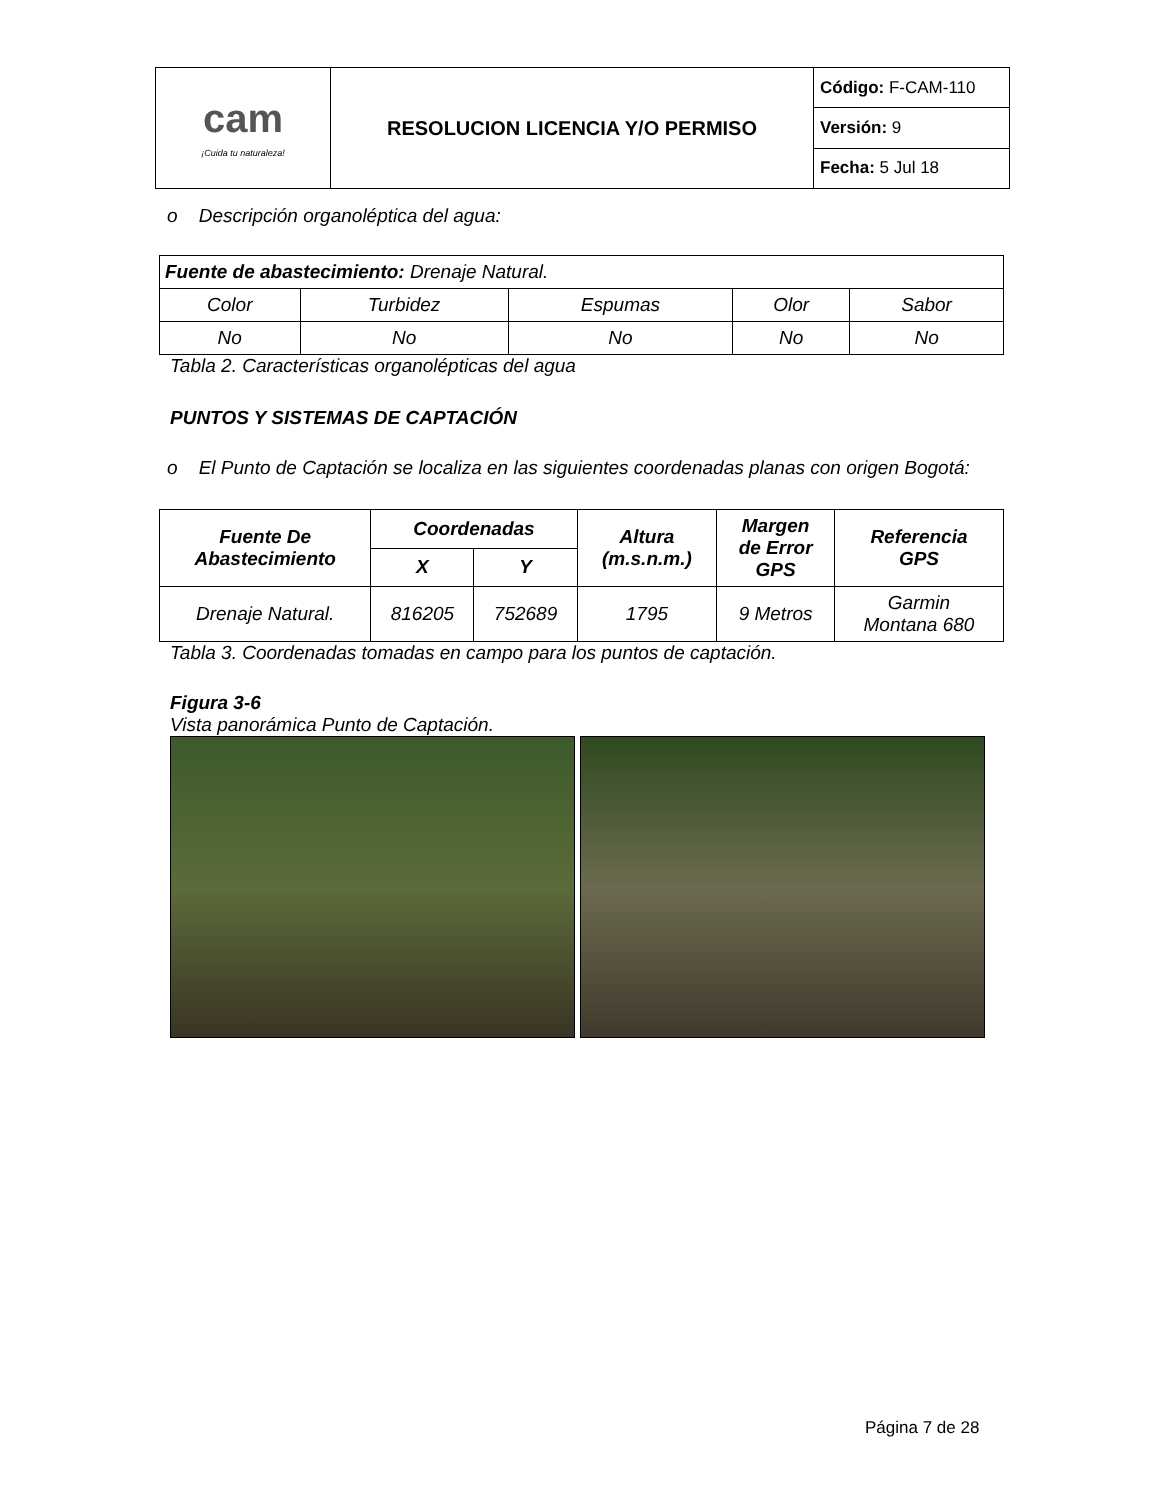| cam ¡Cuida tu naturaleza! | RESOLUCION LICENCIA Y/O PERMISO | Código: F-CAM-110 |
| | | Versión: 9 |
| | | Fecha: 5 Jul 18 |
o Descripción organoléptica del agua:
| Fuente de abastecimiento: Drenaje Natural. | | | | |
| Color | Turbidez | Espumas | Olor | Sabor |
| No | No | No | No | No |
Tabla 2. Características organolépticas del agua
PUNTOS Y SISTEMAS DE CAPTACIÓN
o El Punto de Captación se localiza en las siguientes coordenadas planas con origen Bogotá:
| Fuente De Abastecimiento | Coordenadas | | Altura (m.s.n.m.) | Margen de Error GPS | Referencia GPS |
| --- | --- | --- | --- | --- | --- |
| | X | Y | | | |
| Drenaje Natural. | 816205 | 752689 | 1795 | 9 Metros | Garmin Montana 680 |
Tabla 3. Coordenadas tomadas en campo para los puntos de captación.
Figura 3-6
Vista panorámica Punto de Captación.
Página 7 de 28